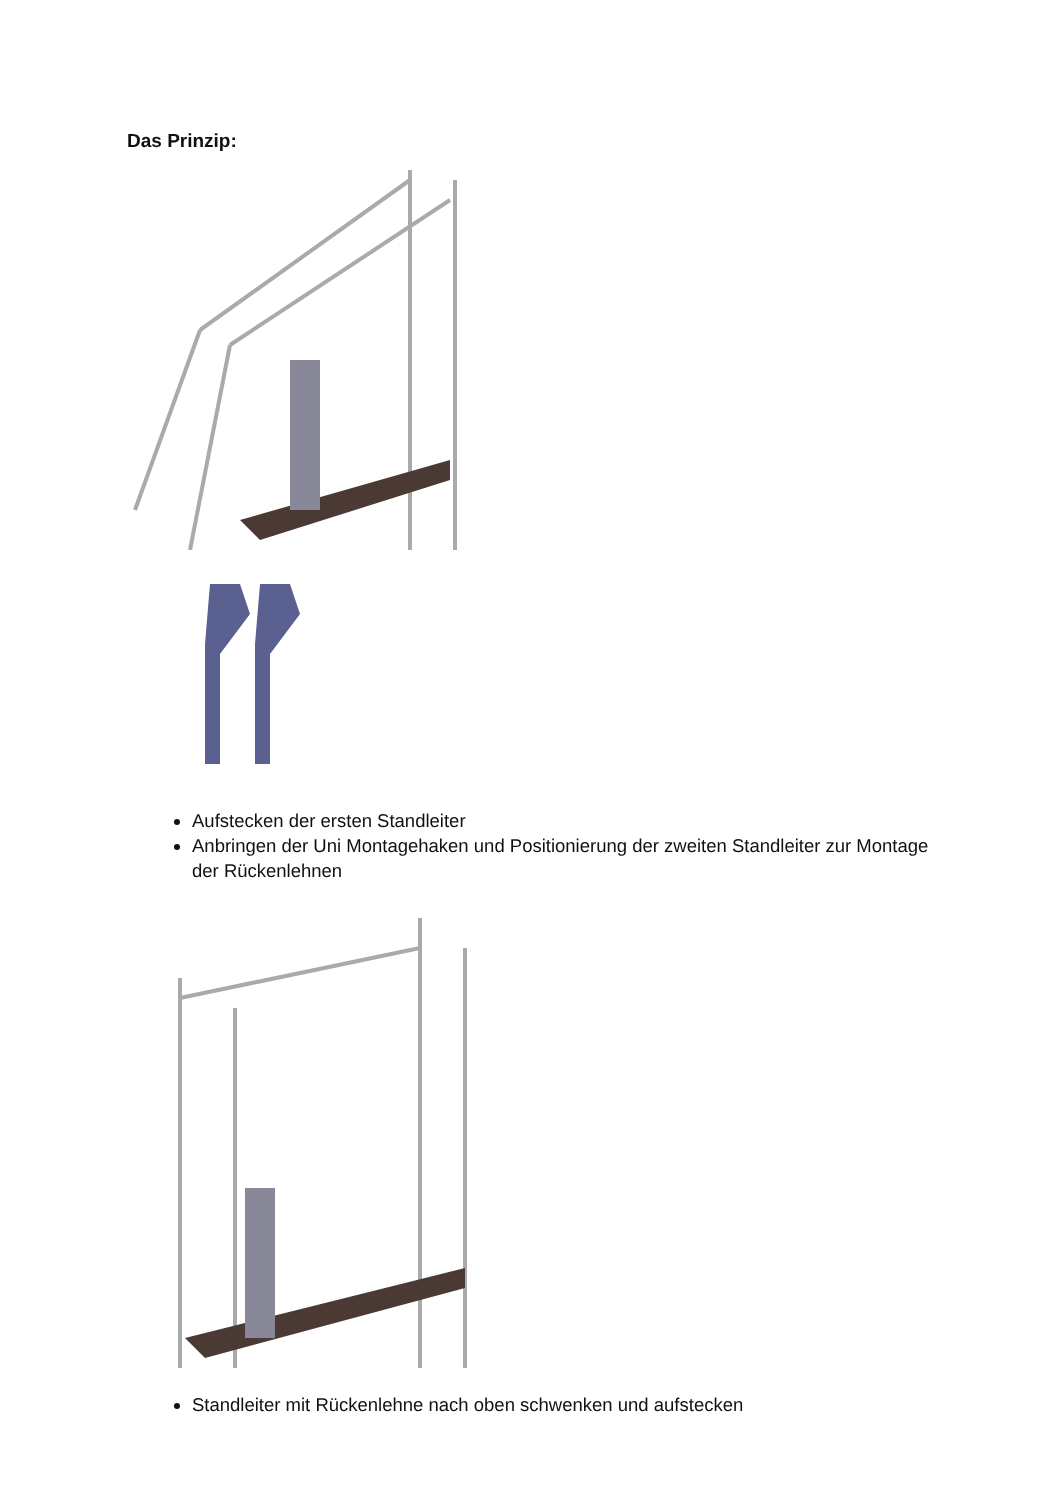Das Prinzip:
Aufstecken der ersten Standleiter
Anbringen der Uni Montagehaken und Positionierung der zweiten Standleiter zur Montage der Rückenlehnen
Standleiter mit Rückenlehne nach oben schwenken und aufstecken